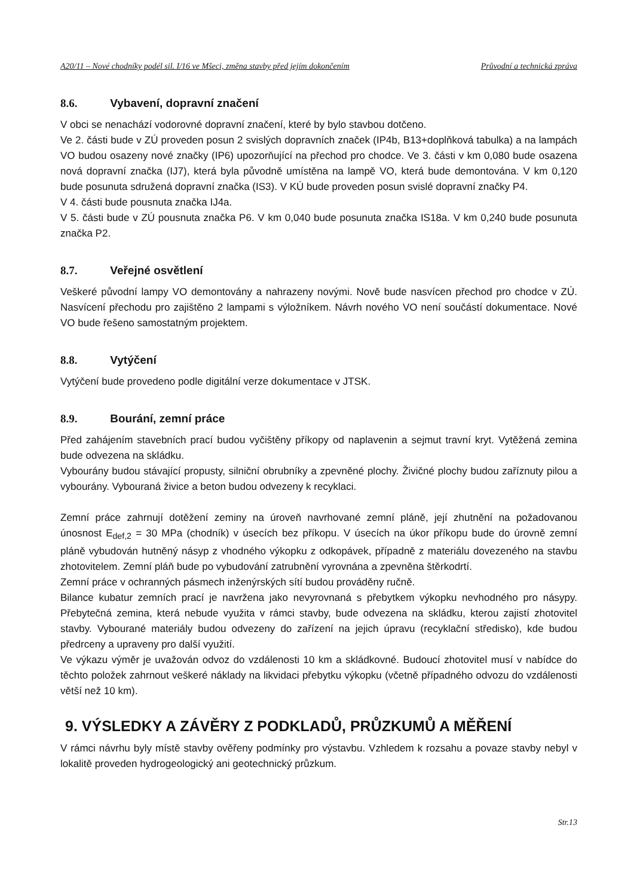A20/11 – Nové chodníky podél sil. I/16 ve Mšeci, změna stavby před jejím dokončením Průvodní a technická zpráva
8.6. Vybavení, dopravní značení
V obci se nenachází vodorovné dopravní značení, které by bylo stavbou dotčeno.
Ve 2. části bude v ZÚ proveden posun 2 svislých dopravních značek (IP4b, B13+doplňková tabulka) a na lampách VO budou osazeny nové značky (IP6) upozorňující na přechod pro chodce. Ve 3. části v km 0,080 bude osazena nová dopravní značka (IJ7), která byla původně umístěna na lampě VO, která bude demontována. V km 0,120 bude posunuta sdružená dopravní značka (IS3). V KÚ bude proveden posun svislé dopravní značky P4.
V 4. části bude pousnuta značka IJ4a.
V 5. části bude v ZÚ pousnuta značka P6. V km 0,040 bude posunuta značka IS18a. V km 0,240 bude posunuta značka P2.
8.7. Veřejné osvětlení
Veškeré původní lampy VO demontovány a nahrazeny novými. Nově bude nasvícen přechod pro chodce v ZÚ. Nasvícení přechodu pro zajištěno 2 lampami s výložníkem. Návrh nového VO není součástí dokumentace. Nové VO bude řešeno samostatným projektem.
8.8. Vytýčení
Vytýčení bude provedeno podle digitální verze dokumentace v JTSK.
8.9. Bourání, zemní práce
Před zahájením stavebních prací budou vyčištěny příkopy od naplavenin a sejmut travní kryt. Vytěžená zemina bude odvezena na skládku.
Vybourány budou stávající propusty, silniční obrubníky a zpevněné plochy. Živičné plochy budou zaříznuty pilou a vybourány. Vybouraná živice a beton budou odvezeny k recyklaci.
Zemní práce zahrnují dotěžení zeminy na úroveň navrhované zemní pláně, její zhutnění na požadovanou únosnost E<sub>def,2</sub> = 30 MPa (chodník) v úsecích bez příkopu. V úsecích na úkor příkopu bude do úrovně zemní pláně vybudován hutněný násyp z vhodného výkopku z odkopávek, případně z materiálu dovezeného na stavbu zhotovitelem. Zemní pláň bude po vybudování zatrubnění vyrovnána a zpevněna štěrkodrtí.
Zemní práce v ochranných pásmech inženýrských sítí budou prováděny ručně.
Bilance kubatur zemních prací je navržena jako nevyrovnaná s přebytkem výkopku nevhodného pro násypy. Přebytečná zemina, která nebude využita v rámci stavby, bude odvezena na skládku, kterou zajistí zhotovitel stavby. Vybourané materiály budou odvezeny do zařízení na jejich úpravu (recyklační středisko), kde budou předrceny a upraveny pro další využití.
Ve výkazu výměr je uvažován odvoz do vzdálenosti 10 km a skládkovné. Budoucí zhotovitel musí v nabídce do těchto položek zahrnout veškeré náklady na likvidaci přebytku výkopku (včetně případného odvozu do vzdálenosti větší než 10 km).
9. VÝSLEDKY A ZÁVĚRY Z PODKLADŮ, PRŮZKUMŮ A MĚŘENÍ
V rámci návrhu byly místě stavby ověřeny podmínky pro výstavbu. Vzhledem k rozsahu a povaze stavby nebyl v lokalitě proveden hydrogeologický ani geotechnický průzkum.
Str.13